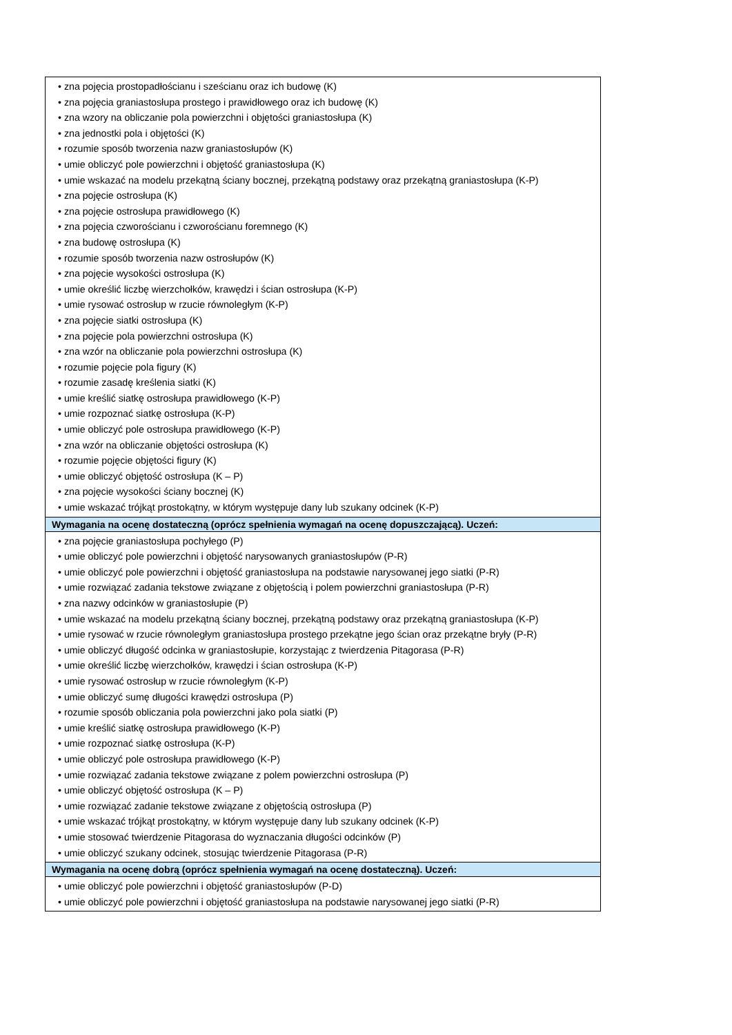| • zna pojęcia prostopadłościanu i sześcianu oraz ich budowę (K) • zna pojęcia graniastosłupa prostego i prawidłowego oraz ich budowę (K) • zna wzory na obliczanie pola powierzchni i objętości graniastosłupa (K) • zna jednostki pola i objętości (K) • rozumie sposób tworzenia nazw graniastosłupów (K) • umie obliczyć pole powierzchni i objętość graniastosłupa (K) • umie wskazać na modelu przekątną ściany bocznej, przekątną podstawy oraz przekątną graniastosłupa (K-P) • zna pojęcie ostrosłupa (K) • zna pojęcie ostrosłupa prawidłowego (K) • zna pojęcia czworościanu i czworościanu foremnego (K) • zna budowę ostrosłupa (K) • rozumie sposób tworzenia nazw ostrosłupów (K) • zna pojęcie wysokości ostrosłupa (K) • umie określić liczbę wierzchołków, krawędzi i ścian ostrosłupa (K-P) • umie rysować ostrosłup w rzucie równoległym (K-P) • zna pojęcie siatki ostrosłupa (K) • zna pojęcie pola powierzchni ostrosłupa (K) • zna wzór na obliczanie pola powierzchni ostrosłupa (K) • rozumie pojęcie pola figury (K) • rozumie zasadę kreślenia siatki (K) • umie kreślić siatkę ostrosłupa prawidłowego (K-P) • umie rozpoznać siatkę ostrosłupa (K-P) • umie obliczyć pole ostrosłupa prawidłowego (K-P) • zna wzór na obliczanie objętości ostrosłupa (K) • rozumie pojęcie objętości figury (K) • umie obliczyć objętość ostrosłupa (K – P) • zna pojęcie wysokości ściany bocznej (K) • umie wskazać trójkąt prostokątny, w którym występuje dany lub szukany odcinek (K-P) |
| Wymagania na ocenę dostateczną (oprócz spełnienia wymagań na ocenę dopuszczającą). Uczeń: |
| • zna pojęcie graniastosłupa pochyłego (P) • umie obliczyć pole powierzchni i objętość narysowanych graniastosłupów (P-R) • umie obliczyć pole powierzchni i objętość graniastosłupa na podstawie narysowanej jego siatki (P-R) • umie rozwiązać zadania tekstowe związane z objętością i polem powierzchni graniastosłupa (P-R) • zna nazwy odcinków w graniastosłupie (P) • umie wskazać na modelu przekątną ściany bocznej, przekątną podstawy oraz przekątną graniastosłupa (K-P) • umie rysować w rzucie równoległym graniastosłupa prostego przekątne jego ścian oraz przekątne bryły (P-R) • umie obliczyć długość odcinka w graniastosłupie, korzystając z twierdzenia Pitagorasa (P-R) • umie określić liczbę wierzchołków, krawędzi i ścian ostrosłupa (K-P) • umie rysować ostrosłup w rzucie równoległym (K-P) • umie obliczyć sumę długości krawędzi ostrosłupa (P) • rozumie sposób obliczania pola powierzchni jako pola siatki (P) • umie kreślić siatkę ostrosłupa prawidłowego (K-P) • umie rozpoznać siatkę ostrosłupa (K-P) • umie obliczyć pole ostrosłupa prawidłowego (K-P) • umie rozwiązać zadania tekstowe związane z polem powierzchni ostrosłupa (P) • umie obliczyć objętość ostrosłupa (K – P) • umie rozwiązać zadanie tekstowe związane z objętością ostrosłupa (P) • umie wskazać trójkąt prostokątny, w którym występuje dany lub szukany odcinek (K-P) • umie stosować twierdzenie Pitagorasa do wyznaczania długości odcinków (P) • umie obliczyć szukany odcinek, stosując twierdzenie Pitagorasa (P-R) |
| Wymagania na ocenę dobrą (oprócz spełnienia wymagań na ocenę dostateczną). Uczeń: |
| • umie obliczyć pole powierzchni i objętość graniastosłupów (P-D) • umie obliczyć pole powierzchni i objętość graniastosłupa na podstawie narysowanej jego siatki (P-R) |